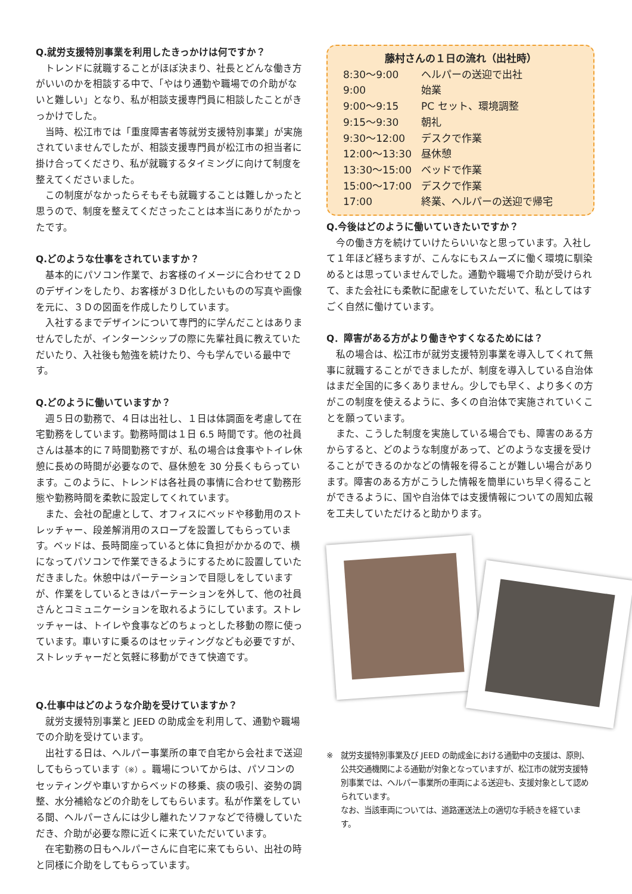Q.就労支援特別事業を利用したきっかけは何ですか？
トレンドに就職することがほぼ決まり、社長とどんな働き方がいいのかを相談する中で、「やはり通勤や職場での介助がないと難しい」となり、私が相談支援専門員に相談したことがきっかけでした。
当時、松江市では「重度障害者等就労支援特別事業」が実施されていませんでしたが、相談支援専門員が松江市の担当者に掛け合ってくださり、私が就職するタイミングに向けて制度を整えてくださいました。
この制度がなかったらそもそも就職することは難しかったと思うので、制度を整えてくださったことは本当にありがたかったです。
Q.どのような仕事をされていますか？
基本的にパソコン作業で、お客様のイメージに合わせて２Ｄのデザインをしたり、お客様が３Ｄ化したいものの写真や画像を元に、３Ｄの図面を作成したりしています。
入社するまでデザインについて専門的に学んだことはありませんでしたが、インターンシップの際に先輩社員に教えていただいたり、入社後も勉強を続けたり、今も学んでいる最中です。
Q.どのように働いていますか？
週５日の勤務で、４日は出社し、１日は体調面を考慮して在宅勤務をしています。勤務時間は１日 6.5 時間です。他の社員さんは基本的に７時間勤務ですが、私の場合は食事やトイレ休憩に長めの時間が必要なので、昼休憩を 30 分長くもらっています。このように、トレンドは各社員の事情に合わせて勤務形態や勤務時間を柔軟に設定してくれています。
また、会社の配慮として、オフィスにベッドや移動用のストレッチャー、段差解消用のスロープを設置してもらっています。ベッドは、長時間座っていると体に負担がかかるので、横になってパソコンで作業できるようにするために設置していただきました。休憩中はパーテーションで目隠しをしていますが、作業をしているときはパーテーションを外して、他の社員さんとコミュニケーションを取れるようにしています。ストレッチャーは、トイレや食事などのちょっとした移動の際に使っています。車いすに乗るのはセッティングなども必要ですが、ストレッチャーだと気軽に移動ができて快適です。
Q.仕事中はどのような介助を受けていますか？
就労支援特別事業と JEED の助成金を利用して、通勤や職場での介助を受けています。
出社する日は、ヘルパー事業所の車で自宅から会社まで送迎してもらっています（※）。職場についてからは、パソコンのセッティングや車いすからベッドの移乗、痰の吸引、姿勢の調整、水分補給などの介助をしてもらいます。私が作業をしている間、ヘルパーさんには少し離れたソファなどで待機していただき、介助が必要な際に近くに来ていただいています。
在宅勤務の日もヘルパーさんに自宅に来てもらい、出社の時と同様に介助をしてもらっています。
藤村さんの１日の流れ（出社時）
| 8:30～9:00 | ヘルパーの送迎で出社 |
| 9:00 | 始業 |
| 9:00～9:15 | PC セット、環境調整 |
| 9:15～9:30 | 朝礼 |
| 9:30～12:00 | デスクで作業 |
| 12:00～13:30 | 昼休憩 |
| 13:30～15:00 | ベッドで作業 |
| 15:00～17:00 | デスクで作業 |
| 17:00 | 終業、ヘルパーの送迎で帰宅 |
Q.今後はどのように働いていきたいですか？
今の働き方を続けていけたらいいなと思っています。入社して１年ほど経ちますが、こんなにもスムーズに働く環境に馴染めるとは思っていませんでした。通勤や職場で介助が受けられて、また会社にも柔軟に配慮をしていただいて、私としてはすごく自然に働けています。
Q．障害がある方がより働きやすくなるためには？
私の場合は、松江市が就労支援特別事業を導入してくれて無事に就職することができましたが、制度を導入している自治体はまだ全国的に多くありません。少しでも早く、より多くの方がこの制度を使えるように、多くの自治体で実施されていくことを願っています。
また、こうした制度を実施している場合でも、障害のある方からすると、どのような制度があって、どのような支援を受けることができるのかなどの情報を得ることが難しい場合があります。障害のある方がこうした情報を簡単にいち早く得ることができるように、国や自治体では支援情報についての周知広報を工夫していただけると助かります。
※　就労支援特別事業及び JEED の助成金における通勤中の支援は、原則、公共交通機関による通勤が対象となっていますが、松江市の就労支援特別事業では、ヘルパー事業所の車両による送迎も、支援対象として認められています。
なお、当該車両については、道路運送法上の適切な手続きを経ています。